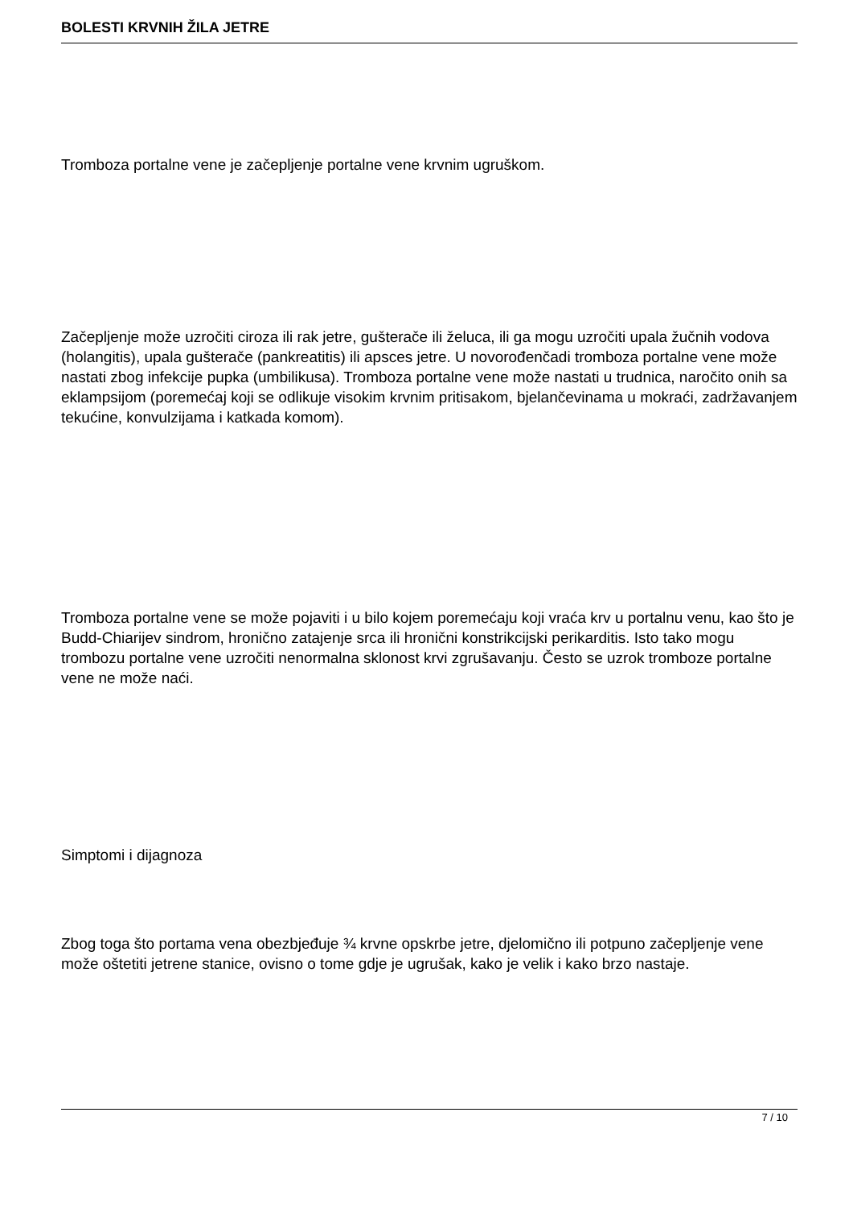BOLESTI KRVNIH ŽILA JETRE
Tromboza portalne vene je začepljenje portalne vene krvnim ugruškom.
Začepljenje može uzročiti ciroza ili rak jetre, gušterače ili želuca, ili ga mogu uzročiti upala žučnih vodova (holangitis), upala gušterače (pankreatitis) ili apsces jetre. U novorođenčadi tromboza portalne vene može nastati zbog infekcije pupka (umbilikusa). Tromboza portalne vene može nastati u trudnica, naročito onih sa eklampsijom (poremećaj koji se odlikuje visokim krvnim pritisakom, bjelančevinama u mokraći, zadržavanjem tekućine, konvulzijama i katkada komom).
Tromboza portalne vene se može pojaviti i u bilo kojem poremećaju koji vraća krv u portalnu venu, kao što je Budd-Chiarijev sindrom, hronično zatajenje srca ili hronični konstrikcijski perikarditis. Isto tako mogu trombozu portalne vene uzročiti nenormalna sklonost krvi zgrušavanju. Često se uzrok tromboze portalne vene ne može naći.
Simptomi i dijagnoza
Zbog toga što portama vena obezbjeđuje ¾ krvne opskrbe jetre, djelomično ili potpuno začepljenje vene može oštetiti jetrene stanice, ovisno o tome gdje je ugrušak, kako je velik i kako brzo nastaje.
7 / 10